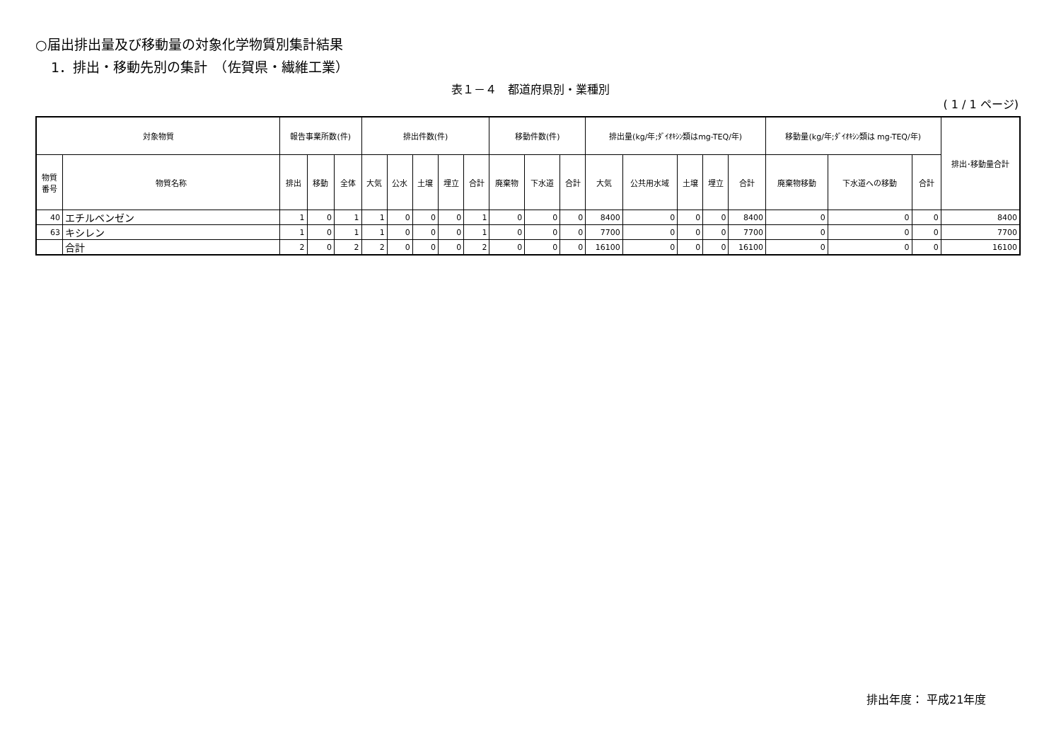○届出排出量及び移動量の対象化学物質別集計結果
1．排出・移動先別の集計　（佐賀県・繊維工業）
表１－４　都道府県別・業種別
( 1 / 1 ページ)
| 対象物質 | | 報告事業所数(件) | | | 排出件数(件) | | | | | 移動件数(件) | | | 排出量(kg/年;ﾀﾞｲｵｷｼﾝ類はmg-TEQ/年) | | | | | 移動量(kg/年;ﾀﾞｲｵｷｼﾝ類は mg-TEQ/年) | | | 排出･移動量合計 |
| --- | --- | --- | --- | --- | --- | --- | --- | --- | --- | --- | --- | --- | --- | --- | --- | --- | --- | --- | --- | --- | --- |
| 物質番号 | 物質名称 | 排出 | 移動 | 全体 | 大気 | 公水 | 土壌 | 埋立 | 合計 | 廃棄物 | 下水道 | 合計 | 大気 | 公共用水域 | 土壌 | 埋立 | 合計 | 廃棄物移動 | 下水道への移動 | 合計 | |
| 40 | エチルベンゼン | 1 | 0 | 1 | 1 | 0 | 0 | 0 | 1 | 0 | 0 | 0 | 8400 | 0 | 0 | 0 | 8400 | 0 | 0 | 0 | 8400 |
| 63 | キシレン | 1 | 0 | 1 | 1 | 0 | 0 | 0 | 1 | 0 | 0 | 0 | 7700 | 0 | 0 | 0 | 7700 | 0 | 0 | 0 | 7700 |
| | 合計 | 2 | 0 | 2 | 2 | 0 | 0 | 0 | 2 | 0 | 0 | 0 | 16100 | 0 | 0 | 0 | 16100 | 0 | 0 | 0 | 16100 |
排出年度： 平成21年度